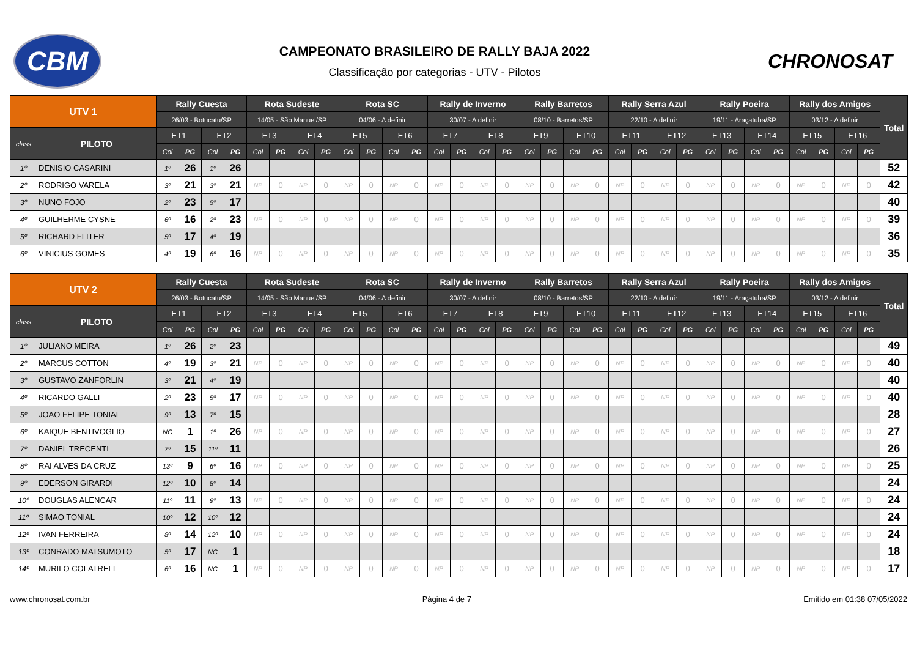CBM
CAMPEONATO BRASILEIRO DE RALLY BAJA 2022
Classificação por categorias - UTV - Pilotos
CHRONOSAT
| UTV 1 | | Rally Cuesta | | | | Rota Sudeste | | | | Rota SC | | | | Rally de Inverno | | | | Rally Barretos | | | | Rally Serra Azul | | | | Rally Poeira | | | | Rally dos Amigos | | | | Total |
| | | 26/03 - Botucatu/SP | | | | 14/05 - São Manuel/SP | | | | 04/06 - A definir | | | | 30/07 - A definir | | | | 08/10 - Barretos/SP | | | | 22/10 - A definir | | | | 19/11 - Araçatuba/SP | | | | 03/12 - A definir | | | | |
| class | PILOTO | ET1 | | ET2 | | ET3 | | ET4 | | ET5 | | ET6 | | ET7 | | ET8 | | ET9 | | ET10 | | ET11 | | ET12 | | ET13 | | ET14 | | ET15 | | ET16 | | |
| | | Col | PG | Col | PG | Col | PG | Col | PG | Col | PG | Col | PG | Col | PG | Col | PG | Col | PG | Col | PG | Col | PG | Col | PG | Col | PG | Col | PG | Col | PG | Col | PG | |
| 1º | DENISIO CASARINI | 1º | 26 | 1º | 26 | | | | | | | | | | | | | | | | | | | | | | | | | | | | | 52 |
| 2º | RODRIGO VARELA | 3º | 21 | 3º | 21 | NP | 0 | NP | 0 | NP | 0 | NP | 0 | NP | 0 | NP | 0 | NP | 0 | NP | 0 | NP | 0 | NP | 0 | NP | 0 | NP | 0 | NP | 0 | NP | 0 | 42 |
| 3º | NUNO FOJO | 2º | 23 | 5º | 17 | | | | | | | | | | | | | | | | | | | | | | | | | | | | | 40 |
| 4º | GUILHERME CYSNE | 6º | 16 | 2º | 23 | NP | 0 | NP | 0 | NP | 0 | NP | 0 | NP | 0 | NP | 0 | NP | 0 | NP | 0 | NP | 0 | NP | 0 | NP | 0 | NP | 0 | NP | 0 | NP | 0 | 39 |
| 5º | RICHARD FLITER | 5º | 17 | 4º | 19 | | | | | | | | | | | | | | | | | | | | | | | | | | | | | 36 |
| 6º | VINICIUS GOMES | 4º | 19 | 6º | 16 | NP | 0 | NP | 0 | NP | 0 | NP | 0 | NP | 0 | NP | 0 | NP | 0 | NP | 0 | NP | 0 | NP | 0 | NP | 0 | NP | 0 | NP | 0 | NP | 0 | 35 |
| UTV 2 | | Rally Cuesta | | | | Rota Sudeste | | | | Rota SC | | | | Rally de Inverno | | | | Rally Barretos | | | | Rally Serra Azul | | | | Rally Poeira | | | | Rally dos Amigos | | | | Total |
| | | 26/03 - Botucatu/SP | | | | 14/05 - São Manuel/SP | | | | 04/06 - A definir | | | | 30/07 - A definir | | | | 08/10 - Barretos/SP | | | | 22/10 - A definir | | | | 19/11 - Araçatuba/SP | | | | 03/12 - A definir | | | | |
| class | PILOTO | ET1 | | ET2 | | ET3 | | ET4 | | ET5 | | ET6 | | ET7 | | ET8 | | ET9 | | ET10 | | ET11 | | ET12 | | ET13 | | ET14 | | ET15 | | ET16 | | |
| | | Col | PG | Col | PG | Col | PG | Col | PG | Col | PG | Col | PG | Col | PG | Col | PG | Col | PG | Col | PG | Col | PG | Col | PG | Col | PG | Col | PG | Col | PG | Col | PG | |
| 1º | JULIANO MEIRA | 1º | 26 | 2º | 23 | | | | | | | | | | | | | | | | | | | | | | | | | | | | | 49 |
| 2º | MARCUS COTTON | 4º | 19 | 3º | 21 | NP | 0 | NP | 0 | NP | 0 | NP | 0 | NP | 0 | NP | 0 | NP | 0 | NP | 0 | NP | 0 | NP | 0 | NP | 0 | NP | 0 | NP | 0 | NP | 0 | 40 |
| 3º | GUSTAVO ZANFORLIN | 3º | 21 | 4º | 19 | | | | | | | | | | | | | | | | | | | | | | | | | | | | | 40 |
| 4º | RICARDO GALLI | 2º | 23 | 5º | 17 | NP | 0 | NP | 0 | NP | 0 | NP | 0 | NP | 0 | NP | 0 | NP | 0 | NP | 0 | NP | 0 | NP | 0 | NP | 0 | NP | 0 | NP | 0 | NP | 0 | 40 |
| 5º | JOAO FELIPE TONIAL | 9º | 13 | 7º | 15 | | | | | | | | | | | | | | | | | | | | | | | | | | | | | 28 |
| 6º | KAIQUE BENTIVOGLIO | NC | 1 | 1º | 26 | NP | 0 | NP | 0 | NP | 0 | NP | 0 | NP | 0 | NP | 0 | NP | 0 | NP | 0 | NP | 0 | NP | 0 | NP | 0 | NP | 0 | NP | 0 | NP | 0 | 27 |
| 7º | DANIEL TRECENTI | 7º | 15 | 11º | 11 | | | | | | | | | | | | | | | | | | | | | | | | | | | | | 26 |
| 8º | RAI ALVES DA CRUZ | 13º | 9 | 6º | 16 | NP | 0 | NP | 0 | NP | 0 | NP | 0 | NP | 0 | NP | 0 | NP | 0 | NP | 0 | NP | 0 | NP | 0 | NP | 0 | NP | 0 | NP | 0 | NP | 0 | 25 |
| 9º | EDERSON GIRARDI | 12º | 10 | 8º | 14 | | | | | | | | | | | | | | | | | | | | | | | | | | | | | 24 |
| 10º | DOUGLAS ALENCAR | 11º | 11 | 9º | 13 | NP | 0 | NP | 0 | NP | 0 | NP | 0 | NP | 0 | NP | 0 | NP | 0 | NP | 0 | NP | 0 | NP | 0 | NP | 0 | NP | 0 | NP | 0 | NP | 0 | 24 |
| 11º | SIMAO TONIAL | 10º | 12 | 10º | 12 | | | | | | | | | | | | | | | | | | | | | | | | | | | | | 24 |
| 12º | IVAN FERREIRA | 8º | 14 | 12º | 10 | NP | 0 | NP | 0 | NP | 0 | NP | 0 | NP | 0 | NP | 0 | NP | 0 | NP | 0 | NP | 0 | NP | 0 | NP | 0 | NP | 0 | NP | 0 | NP | 0 | 24 |
| 13º | CONRADO MATSUMOTO | 5º | 17 | NC | 1 | | | | | | | | | | | | | | | | | | | | | | | | | | | | | 18 |
| 14º | MURILO COLATRELI | 6º | 16 | NC | 1 | NP | 0 | NP | 0 | NP | 0 | NP | 0 | NP | 0 | NP | 0 | NP | 0 | NP | 0 | NP | 0 | NP | 0 | NP | 0 | NP | 0 | NP | 0 | NP | 0 | 17 |
www.chronosat.com.br Página 4 de 7 Emitido em 01:38 07/05/2022